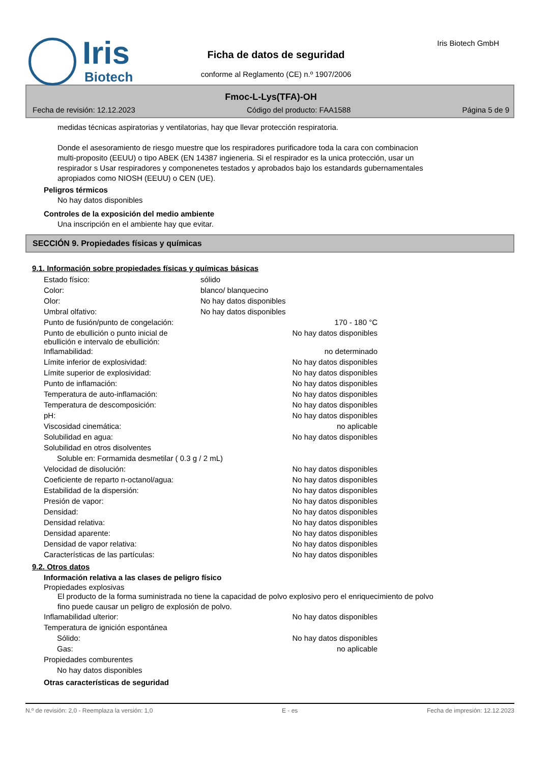Iris
Biotech
Iris Biotech GmbH
Ficha de datos de seguridad
conforme al Reglamento (CE) n.º 1907/2006
Fmoc-L-Lys(TFA)-OH
Fecha de revisión: 12.12.2023 Código del producto: FAA1588 Página 5 de 9
medidas técnicas aspiratorias y ventilatorias, hay que llevar protección respiratoria.
Donde el asesoramiento de riesgo muestre que los respiradores purificadore toda la cara con combinacion multi-proposito (EEUU) o tipo ABEK (EN 14387 ingieneria. Si el respirador es la unica protección, usar un respirador s Usar respiradores y componenetes testados y aprobados bajo los estandards gubernamentales apropiados como NIOSH (EEUU) o CEN (UE).
Peligros térmicos
No hay datos disponibles
Controles de la exposición del medio ambiente
Una inscripción en el ambiente hay que evitar.
SECCIÓN 9. Propiedades físicas y químicas
9.1. Información sobre propiedades físicas y químicas básicas
| Estado físico: | sólido | |
| Color: | blanco/ blanquecino | |
| Olor: | No hay datos disponibles | |
| Umbral olfativo: | No hay datos disponibles | |
| Punto de fusión/punto de congelación: | | 170 - 180 °C |
| Punto de ebullición o punto inicial de ebullición e intervalo de ebullición: | | No hay datos disponibles |
| Inflamabilidad: | | no determinado |
| Límite inferior de explosividad: | | No hay datos disponibles |
| Límite superior de explosividad: | | No hay datos disponibles |
| Punto de inflamación: | | No hay datos disponibles |
| Temperatura de auto-inflamación: | | No hay datos disponibles |
| Temperatura de descomposición: | | No hay datos disponibles |
| pH: | | No hay datos disponibles |
| Viscosidad cinemática: | | no aplicable |
| Solubilidad en agua: | | No hay datos disponibles |
| Solubilidad en otros disolventes | | |
| Soluble en: Formamida desmetilar ( 0.3 g / 2 mL) | | |
| Velocidad de disolución: | | No hay datos disponibles |
| Coeficiente de reparto n-octanol/agua: | | No hay datos disponibles |
| Estabilidad de la dispersión: | | No hay datos disponibles |
| Presión de vapor: | | No hay datos disponibles |
| Densidad: | | No hay datos disponibles |
| Densidad relativa: | | No hay datos disponibles |
| Densidad aparente: | | No hay datos disponibles |
| Densidad de vapor relativa: | | No hay datos disponibles |
| Características de las partículas: | | No hay datos disponibles |
9.2. Otros datos
Información relativa a las clases de peligro físico
Propiedades explosivas
El producto de la forma suministrada no tiene la capacidad de polvo explosivo pero el enriquecimiento de polvo fino puede causar un peligro de explosión de polvo.
| Inflamabilidad ulterior: | | No hay datos disponibles |
| Temperatura de ignición espontánea | | |
| Sólido: | | No hay datos disponibles |
| Gas: | | no aplicable |
| Propiedades comburentes | | |
| No hay datos disponibles | | |
Otras características de seguridad
N.º de revisión: 2,0 - Reemplaza la versión: 1,0 E - es Fecha de impresión: 12.12.2023